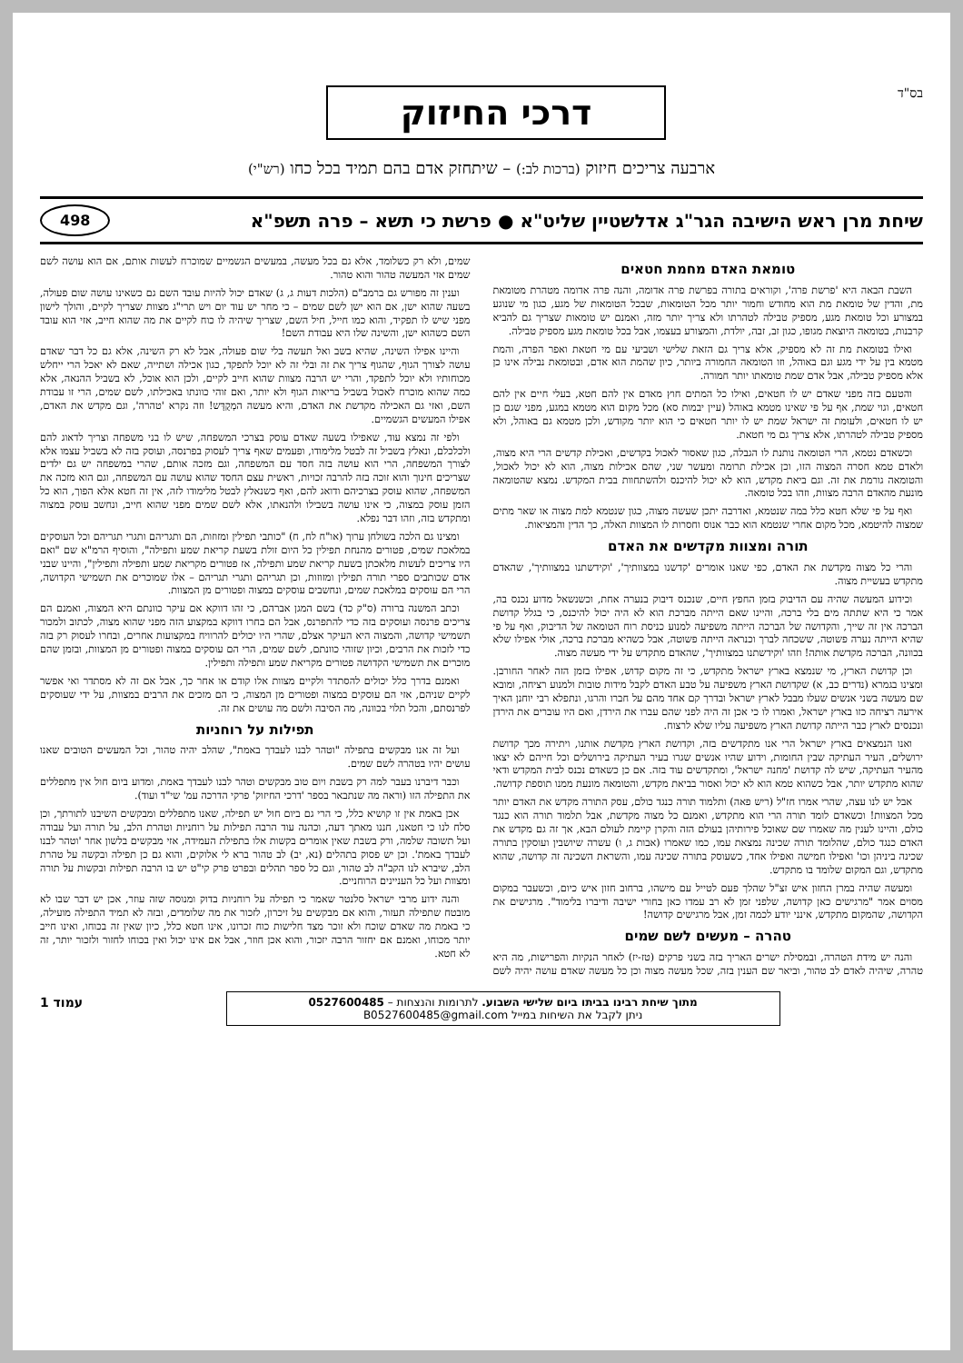בס"ד
דרכי החיזוק
ארבעה צריכים חיזוק (ברכות לב:) – שיתחזק אדם בהם תמיד בכל כחו (רש"י)
שיחת מרן ראש הישיבה הגר"ג אדלשטיין שליט"א ● פרשת כי תשא – פרה תשפ"א
498
טומאת האדם מחמת חטאים
השבת הבאה היא 'פרשת פרה', וקוראים בתורה בפרשת פרה אדומה, והנה פרה אדומה מטהרת מטומאת מת, והדין של טומאת מת הוא מחודש וחמור יותר מכל הטומאות, שבכל הטומאות של מגע, כגון מי שנוגע במצורע וכל טומאת מגע, מספיק טבילה לטהרתו ולא צריך יותר מזה, ואמנם יש טומאות שצריך גם להביא קרבנות, בטומאה היוצאת מגופו, כגון זב, זבה, יולדת, והמצורע בעצמו, אבל בכל טומאת מגע מספיק טבילה.
ואילו בטומאת מת זה לא מספיק, אלא צריך גם הזאת שלישי ושביעי עם מי חטאת ואפר הפרה, והמת מטמא בין על ידי מגע וגם באוהל, וזו הטומאה החמורה ביותר, כיון שהמת הוא אדם, ובטומאת נבילה אינו כן אלא מספיק טבילה, אבל אדם שמת טומאתו יותר חמורה.
והטעם בזה מפני שאדם יש לו חטאים, ואילו כל המתים חוץ מאדם אין להם חטא, בעלי חיים אין להם חטאים, וגוי שמת, אף על פי שאינו מטמא באוהל (עיין יבמות סא) מכל מקום הוא מטמא במגע, מפני שגם כן יש לו חטאים, ולעומת זה ישראל שמת יש לו יותר חטאים כי הוא יותר מקודש, ולכן מטמא גם באוהל, ולא מספיק טבילה לטהרתו, אלא צריך גם מי חטאת.
וכשאדם נטמא, הרי הטומאה נותנת לו הגבלה, כגון שאסור לאכול בקדשים, ואכילת קדשים הרי היא מצוה, ולאדם טמא חסרה המצוה הזו, וכן אכילת תרומה ומעשר שני, שהם אכילות מצוה, הוא לא יכול לאכול, והטומאה גורמת את זה. וגם ביאת מקדש, הוא לא יכול להיכנס ולהשתחוות בבית המקדש. נמצא שהטומאה מונעת מהאדם הרבה מצוות, וזהו בכל טומאה.
ואף על פי שלא חטא כלל במה שנטמא, ואדרבה יתכן שעשה מצוה, כגון שנטמא למת מצוה או שאר מתים שמצוה להיטמא, מכל מקום אחרי שנטמא הוא כבר אנוס וחסרות לו המצוות האלה, כך הדין והמציאות.
תורה ומצוות מקדשים את האדם
והרי כל מצוה מקדשת את האדם, כפי שאנו אומרים 'קדשנו במצוותיך', 'וקידשתנו במצוותיך', שהאדם מתקדש בעשיית מצוה.
וכידוע המעשה שהיה עם הדיבוק בזמן החפץ חיים, שנכנס דיבוק בנערה אחת, וכשנשאל מדוע נכנס בה, אמר כי היא שתתה מים בלי ברכה, והיינו שאם הייתה מברכת הוא לא היה יכול להיכנס, כי בגלל קדושת הברכה אין זה שייך, והקדושה של הברכה הייתה משפיעה למנוע כניסת רוח הטומאה של הדיבוק, ואף על פי שהיא הייתה נערה פשוטה, ששכחה לברך וכנראה הייתה פשוטה, אבל כשהיא מברכת ברכה, אולי אפילו שלא בכוונה, הברכה מקדשת אותה! וזהו 'וקידשתנו במצוותיך', שהאדם מתקדש על ידי מעשה מצוה.
וכן קדושת הארץ, מי שנמצא בארץ ישראל מתקדש, כי זה מקום קדוש, אפילו בזמן הזה לאחר החורבן. ומצינו בגמרא (נדרים כב, א) שקדושת הארץ משפיעה על טבע האדם לקבל מידות טובות ולמנוע רציחה, ומובא שם מעשה בשני אנשים שעלו מבבל לארץ ישראל ובדרך קם אחד מהם על חברו והרגו, ונתפלא רבי יוחנן האיך אירעה רציחה כזו בארץ ישראל, ואמרו לו כי אכן זה היה לפני שהם עברו את הירדן, ואם היו עוברים את הירדן ונכנסים לארץ כבר הייתה קדושת הארץ משפיעה עליו שלא לרצוח.
ואנו הנמצאים בארץ ישראל הרי אנו מתקדשים בזה, וקדושת הארץ מקדשת אותנו, ויתירה מכך קדושת ירושלים, העיר העתיקה שבין החומות, וידוע שהיו אנשים שגרו בעיר העתיקה בירושלים וכל חייהם לא יצאו מהעיר העתיקה, שיש לה קדושת 'מחנה ישראל', ומתקדשים עוד בזה. אם כן כשאדם נכנס לבית המקדש ודאי שהוא מתקדש יותר, אבל כשהוא טמא הוא לא יכול ואסור בביאת מקדש, והטומאה מונעת ממנו תוספת קדושה.
אבל יש לנו עצה, שהרי אמרו חז"ל (ריש פאה) ותלמוד תורה כנגד כולם, עסק התורה מקדש את האדם יותר מכל המצוות! וכשאדם לומד תורה הרי הוא מתקדש, ואמנם כל מצוה מקדשת, אבל תלמוד תורה הוא כנגד כולם, והיינו לענין מה שאמרו שם שאוכל פירותיהן בעולם הזה והקרן קיימת לעולם הבא, אך זה גם מקדש את האדם כנגד כולם, שהלומד תורה שכינה נמצאת עמו, כמו שאמרו (אבות ג, ו) עשרה שיושבין ועוסקין בתורה שכינה ביניהן וכו' ואפילו חמישה ואפילו אחד, כשעוסק בתורה שכינה עמו, והשראת השכינה זה קדושה, שהוא מתקדש, וגם המקום שלומד בו מתקדש.
ומעשה שהיה במרן החזון איש זצ"ל שהלך פעם לטייל עם מישהו, ברחוב חזון איש כיום, וכשעבר במקום מסוים אמר "מרגישים כאן קדושה, שלפני זמן לא רב עמדו כאן בחורי ישיבה ודיברו בלימוד". מרגישים את הקדושה, שהמקום מתקדש, אינני יודע לכמה זמן, אבל מרגישים קדושה!
טהרה – מעשים לשם שמים
והנה יש מידת הטהרה, ובמסילת ישרים האריך בזה בשני פרקים (טז-יז) לאחר הנקיות והפרישות, מה היא טהרה, שיהיה לאדם לב טהור, וביאר שם הענין בזה, שכל מעשה מצוה וכן כל מעשה שאדם עושה יהיה לשם שמים, ולא רק כשלומד, אלא גם בכל מעשה, במעשים הגשמיים שמוכרח לעשות אותם, אם הוא עושה לשם שמים אזי המעשה טהור והוא טהור.
וענין זה מפורש גם ברמב"ם (הלכות דעות ג, ג) שאדם יכול להיות עובד השם גם כשאינו עושה שום פעולה, בשעה שהוא ישן, אם הוא ישן לשם שמים – כי מחר יש עוד יום ויש תרי"ג מצוות שצריך לקיים, והולך לישון מפני שיש לו תפקיד, והוא כמו חייל, חיל השם, שצריך שיהיה לו כוח לקיים את מה שהוא חייב, אזי הוא עובד השם כשהוא ישן, והשינה שלו היא עבודת השם!
והיינו אפילו השינה, שהיא בשב ואל תעשה בלי שום פעולה, אבל לא רק השינה, אלא גם כל דבר שאדם עושה לצורך הגוף, שהגוף צריך את זה ובלי זה לא יוכל לתפקד, כגון אכילה ושתייה, שאם לא יאכל הרי ייחלש מכוחותיו ולא יוכל לתפקד, והרי יש הרבה מצוות שהוא חייב לקיים, ולכן הוא אוכל, לא בשביל ההנאה, אלא כמה שהוא מוכרח לאכול בשביל בריאות הגוף ולא יותר, ואם זוהי כוונתו באכילתו, לשם שמים, הרי זו עבודת השם, ואזי גם האכילה מקדשת את האדם, והיא מעשה המְקֻדָּש! וזה נקרא 'טהרה', וגם מקדש את האדם, אפילו המעשים הגשמיים.
ולפי זה נמצא עוד, שאפילו בשעה שאדם עוסק בצרכי המשפחה, שיש לו בני משפחה וצריך לדאוג להם ולכלכלם, ונאלץ בשביל זה לבטל מלימודו, ופעמים שאף צריך לעסוק בפרנסה, ועוסק בזה לא בשביל עצמו אלא לצורך המשפחה, הרי הוא עושה בזה חסד עם המשפחה, וגם מזכה אותם, שהרי במשפחה יש גם ילדים שצריכים חינוך והוא זוכה בזה להרבה זכויות, ראשית עצם החסד שהוא עושה עם המשפחה, וגם הוא מזכה את המשפחה, שהוא עוסק בצרכיהם ודואג להם, ואף כשנאלץ לבטל מלימודו לזה, אין זה חטא אלא הפוך, הוא כל הזמן עוסק במצוה, כי אינו עושה בשבילו ולהנאתו, אלא לשם שמים מפני שהוא חייב, ונחשב עוסק במצוה ומתקדש בזה, וזהו דבר נפלא.
ומצינו גם הלכה בשולחן ערוך (או"ח לח, ח) "כותבי תפילין ומזוזות, הם ותגריהם ותגרי תגריהם וכל העוסקים במלאכת שמים, פטורים מהנחת תפילין כל היום זולת בשעת קריאת שמע ותפילה", והוסיף הרמ"א שם "ואם היו צריכים לעשות מלאכתן בשעת קריאת שמע ותפילה, אז פטורים מקריאת שמע ותפילה ותפילין", והיינו שבני אדם שכותבים ספרי תורה תפילין ומזוזות, וכן תגריהם ותגרי תגריהם – אלו שמוכרים את תשמישי הקדושה, הרי הם עוסקים במלאכת שמים, ונחשבים עוסקים במצוה ופטורים מן המצוות.
וכתב המשנה ברורה (ס"ק כד) בשם המגן אברהם, כי זהו דווקא אם עיקר כוונתם היא המצוה, ואמנם הם צריכים פרנסה ועוסקים בזה כדי להתפרנס, אבל הם בחרו דווקא במקצוע הזה מפני שהוא מצוה, לכתוב ולמכור תשמישי קדושה, והמצוה היא העיקר אצלם, שהרי היו יכולים להרוויח במקצועות אחרים, ובחרו לעסוק רק בזה כדי לזכות את הרבים, וכיון שזוהי כוונתם, לשם שמים, הרי הם עוסקים במצוה ופטורים מן המצוות, ובזמן שהם מוכרים את תשמישי הקדושה פטורים מקריאת שמע ותפילה ותפילין.
ואמנם בדרך כלל יכולים להסתדר ולקיים מצוות אלו קודם או אחר כך, אבל אם זה לא מסתדר ואי אפשר לקיים שניהם, אזי הם עוסקים במצוה ופטורים מן המצוה, כי הם מזכים את הרבים במצוות, על ידי שעוסקים לפרנסתם, והכל תלוי בכוונה, מה הסיבה ולשם מה עושים את זה.
תפילות על רוחניות
ועל זה אנו מבקשים בתפילה "וטהר לבנו לעבדך באמת", שהלב יהיה טהור, וכל המעשים הטובים שאנו עושים יהיו בטהרה לשם שמים.
וכבר דיברנו בעבר למה רק בשבת ויום טוב מבקשים וטהר לבנו לעבדך באמת, ומדוע ביום חול אין מתפללים את התפילה הזו (וראה מה שנתבאר בספר 'דרכי החיזוק' פרקי הדרכה עמ' שי"ד ועוד).
אכן באמת אין זו קושיא כלל, כי הרי גם ביום חול יש תפילה, שאנו מתפללים ומבקשים השיבנו לתורתך, וכן סלח לנו כי חטאנו, חננו מאתך דעה, וכהנה עוד הרבה תפילות על רוחניות וטהרת הלב, על תורה ועל עבודה ועל תשובה שלמה, ורק בשבת שאין אומרים בקשות אלו בתפילת העמידה, אזי מבקשים בלשון אחר 'וטהר לבנו לעבדך באמת'. וכן יש פסוק בתהלים (נא, יב) לב טהור ברא לי אלוקים, והוא גם כן תפילה ובקשה על טהרת הלב, שיברא לנו הקב"ה לב טהור, וגם כל ספר תהלים ובפרט פרק קי"ט יש בו הרבה תפילות ובקשות על תורה ומצוות ועל כל העניינים הרוחניים.
והנה ידוע מרבי ישראל סלנטר שאמר כי תפילה על רוחניות בדוק ומנוסה שזה עוזר, אכן יש דבר שבו לא מובטח שתפילה תעזור, והוא אם מבקשים על זיכרון, לזכור את מה שלומדים, ובזה לא תמיד התפילה מועילה, כי באמת מה שאדם שוכח ולא זוכר מצד חלישות כוח זכרונו, אינו חטא כלל, כיון שאין זה בכוחו, ואינו חייב יותר מכוחו, ואמנם אם יחזור הרבה יזכור, והוא אכן חוזר, אבל אם אינו יכול ואין בכוחו לחזור ולזכור יותר, זה לא חטא.
מתוך שיחת רבינו בביתו ביום שלישי השבוע. לתרומות והנצחות – 0527600485
ניתן לקבל את השיחות במייל B0527600485@gmail.com
עמוד 1